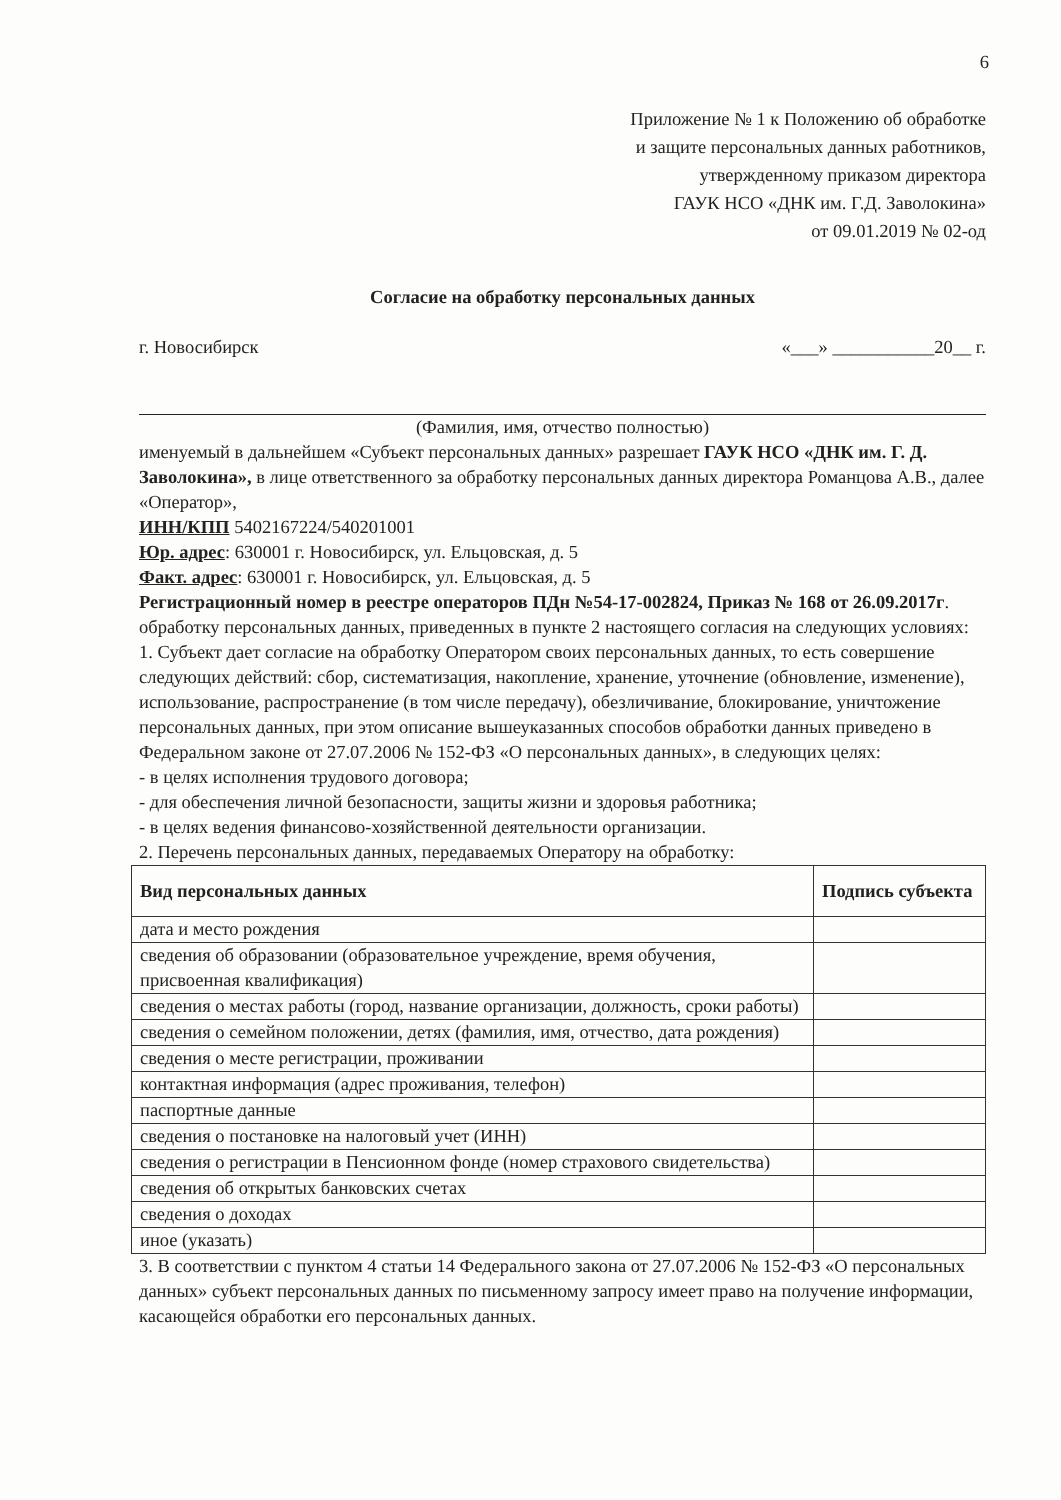6
Приложение № 1 к Положению об обработке
и защите персональных данных работников,
утвержденному приказом директора
ГАУК НСО «ДНК им. Г.Д. Заволокина»
от 09.01.2019 № 02-од
Согласие на обработку персональных данных
г. Новосибирск «___» ___________20__ г.
(Фамилия, имя, отчество полностью)
именуемый в дальнейшем «Субъект персональных данных» разрешает ГАУК НСО «ДНК им. Г. Д. Заволокина», в лице ответственного за обработку персональных данных директора Романцова А.В., далее «Оператор»,
ИНН/КПП 5402167224/540201001
Юр. адрес: 630001 г. Новосибирск, ул. Ельцовская, д. 5
Факт. адрес: 630001 г. Новосибирск, ул. Ельцовская, д. 5
Регистрационный номер в реестре операторов ПДн №54-17-002824, Приказ № 168 от 26.09.2017г. обработку персональных данных, приведенных в пункте 2 настоящего согласия на следующих условиях:
1. Субъект дает согласие на обработку Оператором своих персональных данных, то есть совершение следующих действий: сбор, систематизация, накопление, хранение, уточнение (обновление, изменение), использование, распространение (в том числе передачу), обезличивание, блокирование, уничтожение персональных данных, при этом описание вышеуказанных способов обработки данных приведено в Федеральном законе от 27.07.2006 № 152-ФЗ «О персональных данных», в следующих целях:
- в целях исполнения трудового договора;
- для обеспечения личной безопасности, защиты жизни и здоровья работника;
- в целях ведения финансово-хозяйственной деятельности организации.
2. Перечень персональных данных, передаваемых Оператору на обработку:
| Вид персональных данных | Подпись субъекта |
| --- | --- |
| дата и место рождения | |
| сведения об образовании (образовательное учреждение, время обучения, присвоенная квалификация) | |
| сведения о местах работы (город, название организации, должность, сроки работы) | |
| сведения о семейном положении, детях (фамилия, имя, отчество, дата рождения) | |
| сведения о месте регистрации, проживании | |
| контактная информация (адрес проживания, телефон) | |
| паспортные данные | |
| сведения о постановке на налоговый учет (ИНН) | |
| сведения о регистрации в Пенсионном фонде (номер страхового свидетельства) | |
| сведения об открытых банковских счетах | |
| сведения о доходах | |
| иное (указать) | |
3. В соответствии с пунктом 4 статьи 14 Федерального закона от 27.07.2006 № 152-ФЗ «О персональных данных» субъект персональных данных по письменному запросу имеет право на получение информации, касающейся обработки его персональных данных.